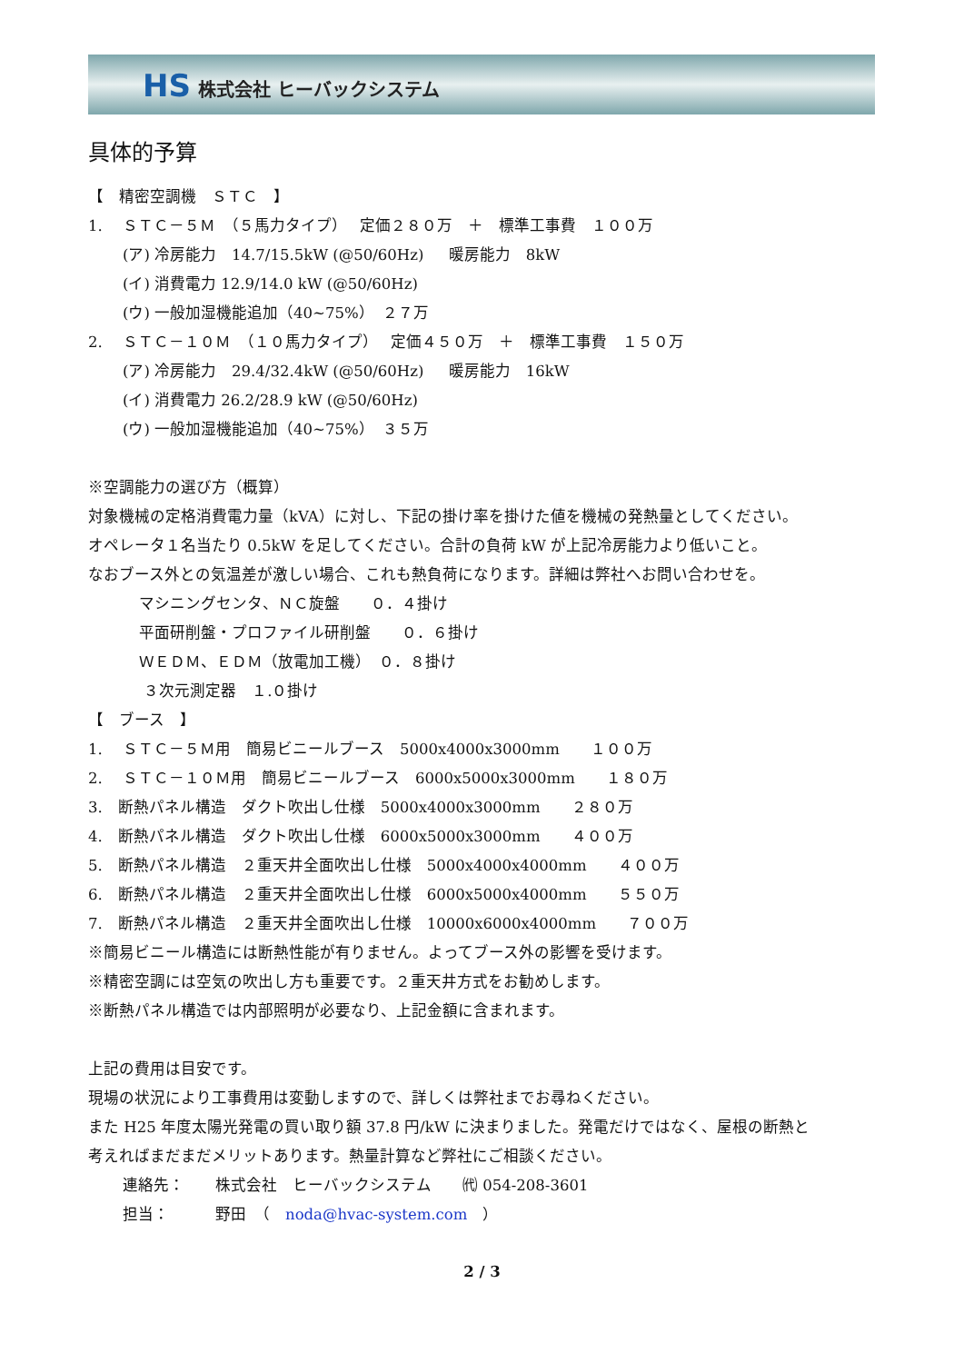HS 株式会社 ヒーバックシステム
具体的予算
【　精密空調機　ＳＴＣ　】
1.　 ＳＴＣ－５Ｍ　（５馬力タイプ）　 定価２８０万　＋　標準工事費　１００万
(ア) 冷房能力　14.7/15.5kW (@50/60Hz)　 暖房能力　8kW
(イ) 消費電力 12.9/14.0 kW (@50/60Hz)
(ウ) 一般加湿機能追加（40~75%）　２７万
2.　 ＳＴＣ－１０Ｍ　（１０馬力タイプ）　 定価４５０万　＋　標準工事費　１５０万
(ア) 冷房能力　29.4/32.4kW (@50/60Hz)　 暖房能力　16kW
(イ) 消費電力 26.2/28.9 kW (@50/60Hz)
(ウ) 一般加湿機能追加（40~75%）　３５万
※空調能力の選び方（概算）
対象機械の定格消費電力量（kVA）に対し、下記の掛け率を掛けた値を機械の発熱量としてください。
オペレータ１名当たり 0.5kW を足してください。合計の負荷 kW が上記冷房能力より低いこと。
なおブース外との気温差が激しい場合、これも熱負荷になります。詳細は弊社へお問い合わせを。
マシニングセンタ、ＮＣ旋盤　　０．４掛け
平面研削盤・プロファイル研削盤　　０．６掛け
ＷＥＤＭ、ＥＤＭ（放電加工機）　０．８掛け
３次元測定器　１.０掛け
【　ブース　】
1.　 ＳＴＣ－５Ｍ用　簡易ビニールブース　5000x4000x3000mm　　１００万
2.　 ＳＴＣ－１０Ｍ用　簡易ビニールブース　6000x5000x3000mm　　１８０万
3.　断熱パネル構造　ダクト吹出し仕様　5000x4000x3000mm　　２８０万
4.　断熱パネル構造　ダクト吹出し仕様　6000x5000x3000mm　　４００万
5.　断熱パネル構造　２重天井全面吹出し仕様　5000x4000x4000mm　　４００万
6.　断熱パネル構造　２重天井全面吹出し仕様　6000x5000x4000mm　　５５０万
7.　断熱パネル構造　２重天井全面吹出し仕様　10000x6000x4000mm　　７００万
※簡易ビニール構造には断熱性能が有りません。よってブース外の影響を受けます。
※精密空調には空気の吹出し方も重要です。２重天井方式をお勧めします。
※断熱パネル構造では内部照明が必要なり、上記金額に含まれます。
上記の費用は目安です。
現場の状況により工事費用は変動しますので、詳しくは弊社までお尋ねください。
また H25 年度太陽光発電の買い取り額 37.8 円/kW に決まりました。発電だけではなく、屋根の断熱と
考えればまだまだメリットあります。熱量計算など弊社にご相談ください。
連絡先：　　株式会社　ヒーバックシステム　　㈹ 054-208-3601
担当：　　　野田　（　noda@hvac-system.com　）
2 / 3